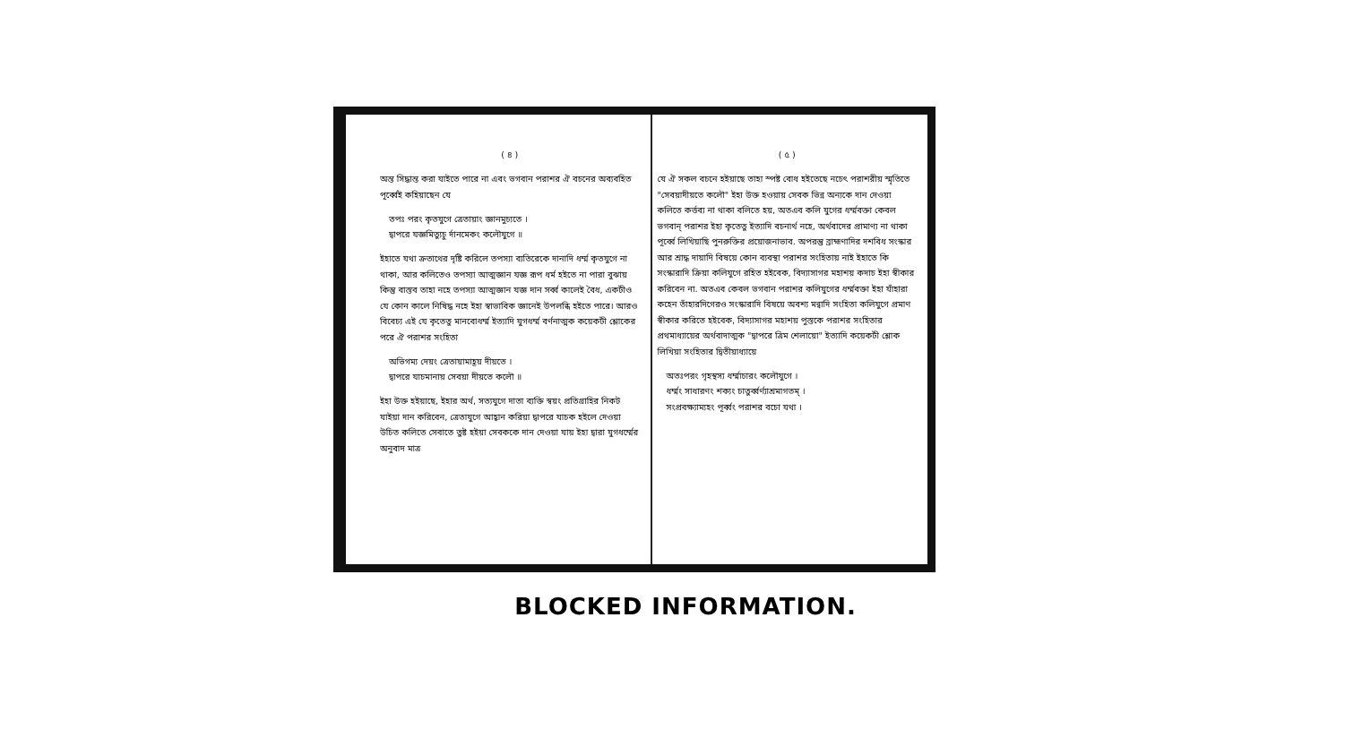( ৪ )
অন্ত সিদ্ধান্ত করা যাইতে পারে না এবং ভগবান পরাশর ঐ বচনের অব্যবহিত পূর্ব্বেই কহিয়াছেন যে
তপঃ পরং কৃতযুগে ত্রেতায়াং জ্ঞানমুচ্যতে ।
দ্বাপরে যজ্ঞমিত্যুচু র্দানমেকং কলৌযুগে ॥
ইহাতে যথা ক্রতাথের দৃষ্টি করিলে তপস্যা ব্যতিরেকে দানাদি ধর্ম্ম কৃতযুগে না থাকা, আর কলিতেও তপস্যা আত্মজ্ঞান যজ্ঞ রূপ ধর্ম হইতে না পারা বুঝায় কিন্তু বাস্তব তাহা নহে তপস্যা আত্মজ্ঞান যজ্ঞ দান সর্ব্ব কালেই বৈধ, একটীও যে কোন কালে নিষিদ্ধ নহে ইহা স্বাভাবিক জ্ঞানেই উপলব্ধি হইতে পারে। আরও বিবেচ্য এই যে কৃতেতু মানবোধর্ম্ম ইত্যাদি যুগধর্ম্ম বর্ণনাত্মক কয়েকটী শ্লোকের পরে ঐ পরাশর সংহিতা
অভিগম্য দেয়ং ত্রেতায়ামাহূয় দীয়তে ।
দ্বাপরে যাচমানায় সেবয়া দীয়তে কলৌ ॥
ইহা উক্ত হইয়াছে, ইহার অর্থ, সত্যযুগে দাতা ব্যক্তি স্বয়ং প্রতিগ্রাহির নিকট যাইয়া দান করিবেন, ত্রেতাযুগে আহ্বান করিয়া দ্বাপরে যাচক হইলে দেওয়া উচিত কলিতে সেবাতে তুষ্ট হইয়া সেবককে দান দেওয়া যায় ইহা দ্বারা যুগধর্ম্মের অনুবাদ মাত্র
( ৫ )
যে ঐ সকল বচনে হইয়াছে তাহা স্পষ্ট বোধ হইতেছে নচেৎ পরাশরীয় স্মৃতিতে "সেবয়াদীয়তে কলৌ" ইহা উক্ত হওয়ায় সেবক ভিন্ন অন্যকে দান দেওয়া কলিতে কর্ত্তব্য না থাকা বলিতে হয়, অতএব কলি যুগের ধর্ম্মবক্তা কেবল ভগবান্ পরাশর ইহা কৃতেতু ইত্যাদি বচনার্থ নহে, অর্থবাদের প্রামাণ্য না থাকা পূর্ব্বে লিখিয়াছি পুনরুক্তির প্রয়োজনাভাব. অপরন্তু ব্রাহ্মণাদির দশবিধ সংস্কার আর শ্রাদ্ধ দায়াদি বিষয়ে কোন ব্যবস্থা পরাশর সংহিতায় নাই ইহাতে কি সংস্কারাদি ক্রিয়া কলিযুগে রহিত হইবেক, বিদ্যাসাগর মহাশয় কদাচ ইহা স্বীকার করিবেন না. অতএব কেবল ভগবান পরাশর কলিযুগের ধর্ম্মবক্তা ইহা যাঁহারা কহেন তাঁহারদিগেরও সংস্কারাদি বিষয়ে অবশ্য মন্বাদি সংহিতা কলিযুগে প্রমাণ স্বীকার করিতে হইবেক, বিদ্যাসাগর মহাশয় পুস্তকে পরাশর সংহিতার প্রথমাধ্যায়ের অর্থবাদাত্মক "দ্বাপরে ত্রিম শেলায়ো" ইত্যাদি কয়েকটী শ্লোক লিখিয়া সংহিতার দ্বিতীয়াধ্যায়ে
অতঃপরং গৃহস্থস্য ধর্ম্মাচারং কলৌযুগে ।
ধর্ম্মং সাধারণং শক্যং চাতুর্ব্বর্ণ্যাশ্রমাগতম্ ।
সংপ্রবক্ষ্যাম্যহং পূর্ব্বং পরাশর বচো যথা ।
BLOCKED INFORMATION.